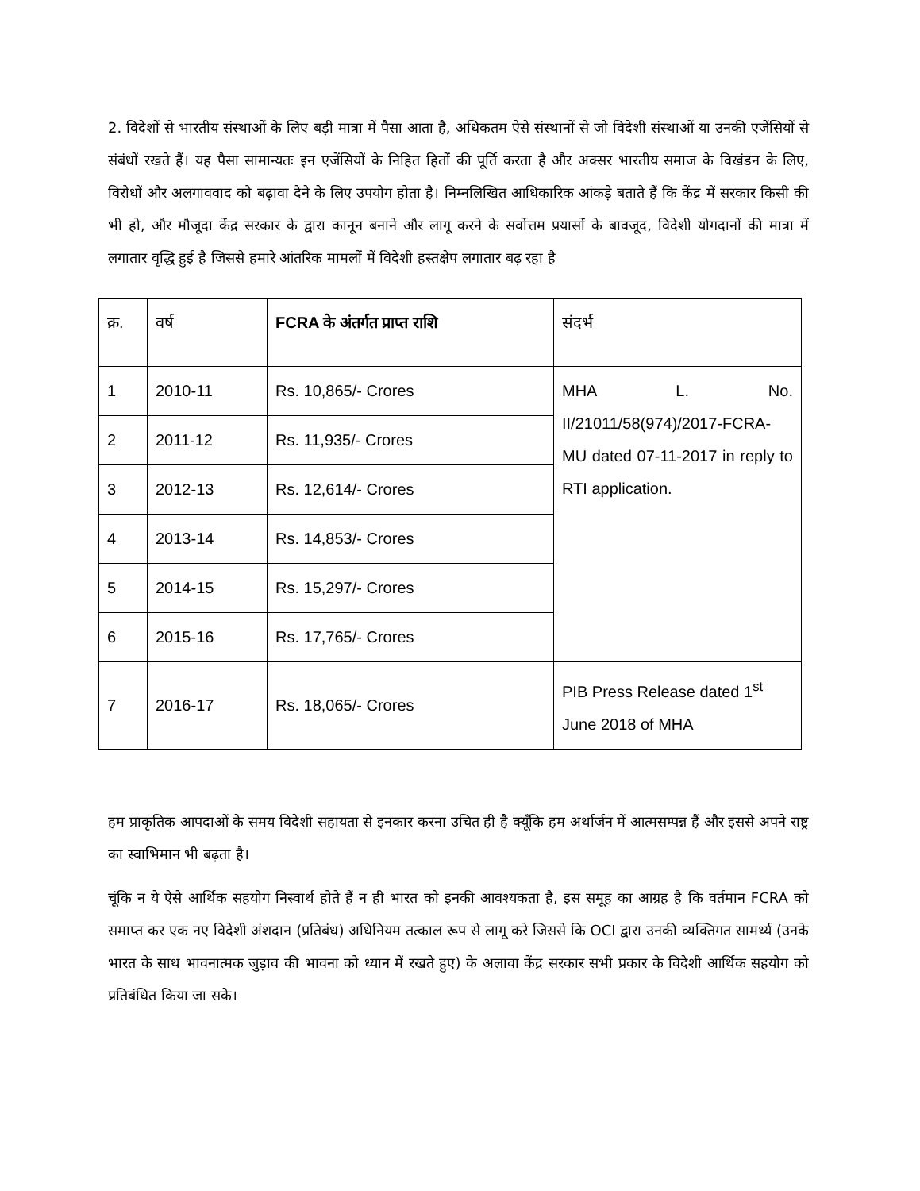2. विदेशों से भारतीय संस्थाओं के लिए बड़ी मात्रा में पैसा आता है, अधिकतम ऐसे संस्थानों से जो विदेशी संस्थाओं या उनकी एजेंसियों से संबंधों रखते हैं। यह पैसा सामान्यतः इन एजेंसियों के निहित हितों की पूर्ति करता है और अक्सर भारतीय समाज के विखंडन के लिए, विरोधों और अलगाववाद को बढ़ावा देने के लिए उपयोग होता है। निम्नलिखित आधिकारिक आंकड़े बताते हैं कि केंद्र में सरकार किसी की भी हो, और मौजूदा केंद्र सरकार के द्वारा कानून बनाने और लागू करने के सर्वोत्तम प्रयासों के बावजूद, विदेशी योगदानों की मात्रा में लगातार वृद्धि हुई है जिससे हमारे आंतरिक मामलों में विदेशी हस्तक्षेप लगातार बढ़ रहा है
| क्र. | वर्ष | FCRA के अंतर्गत प्राप्त राशि | संदर्भ |
| --- | --- | --- | --- |
| 1 | 2010-11 | Rs. 10,865/- Crores | MHA L. No. II/21011/58(974)/2017-FCRA-MU dated 07-11-2017 in reply to RTI application. |
| 2 | 2011-12 | Rs. 11,935/- Crores | |
| 3 | 2012-13 | Rs. 12,614/- Crores | |
| 4 | 2013-14 | Rs. 14,853/- Crores | |
| 5 | 2014-15 | Rs. 15,297/- Crores | |
| 6 | 2015-16 | Rs. 17,765/- Crores | |
| 7 | 2016-17 | Rs. 18,065/- Crores | PIB Press Release dated 1<sup>st</sup> June 2018 of MHA |
हम प्राकृतिक आपदाओं के समय विदेशी सहायता से इनकार करना उचित ही है क्यूँकि हम अर्थार्जन में आत्मसम्पन्न हैं और इससे अपने राष्ट्र का स्वाभिमान भी बढ़ता है।
चूंकि न ये ऐसे आर्थिक सहयोग निस्वार्थ होते हैं न ही भारत को इनकी आवश्यकता है, इस समूह का आग्रह है कि वर्तमान FCRA को समाप्त कर एक नए विदेशी अंशदान (प्रतिबंध) अधिनियम तत्काल रूप से लागू करे जिससे कि OCI द्वारा उनकी व्यक्तिगत सामर्थ्य (उनके भारत के साथ भावनात्मक जुड़ाव की भावना को ध्यान में रखते हुए) के अलावा केंद्र सरकार सभी प्रकार के विदेशी आर्थिक सहयोग को प्रतिबंधित किया जा सके।